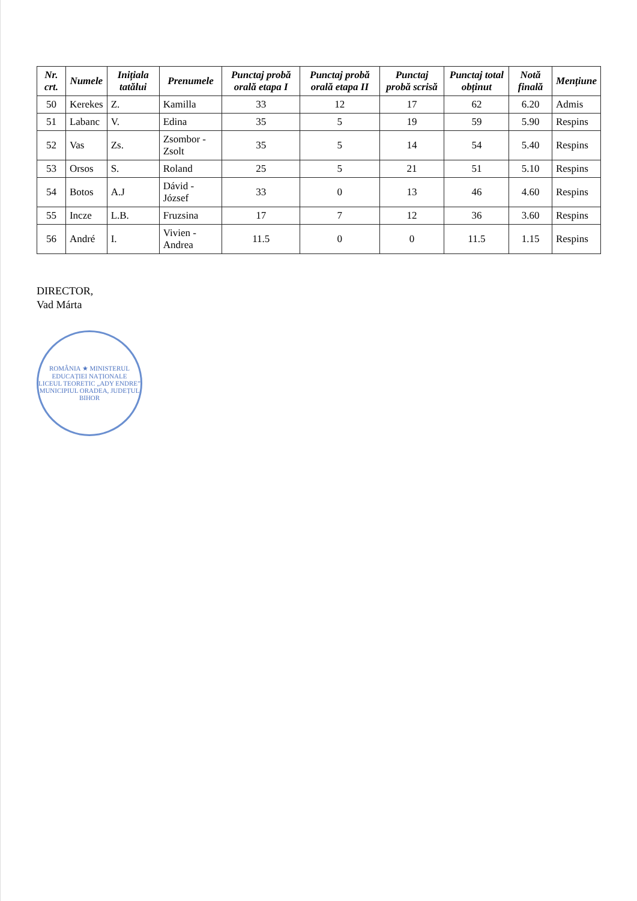| Nr. crt. | Numele | Inițiala tatălui | Prenumele | Punctaj probă orală etapa I | Punctaj probă orală etapa II | Punctaj probă scrisă | Punctaj total obținut | Notă finală | Mențiune |
| --- | --- | --- | --- | --- | --- | --- | --- | --- | --- |
| 50 | Kerekes | Z. | Kamilla | 33 | 12 | 17 | 62 | 6.20 | Admis |
| 51 | Labanc | V. | Edina | 35 | 5 | 19 | 59 | 5.90 | Respins |
| 52 | Vas | Zs. | Zsombor - Zsolt | 35 | 5 | 14 | 54 | 5.40 | Respins |
| 53 | Orsos | S. | Roland | 25 | 5 | 21 | 51 | 5.10 | Respins |
| 54 | Botos | A.J | Dávid - József | 33 | 0 | 13 | 46 | 4.60 | Respins |
| 55 | Incze | L.B. | Fruzsina | 17 | 7 | 12 | 36 | 3.60 | Respins |
| 56 | André | I. | Vivien - Andrea | 11.5 | 0 | 0 | 11.5 | 1.15 | Respins |
DIRECTOR,
Vad Márta
ROMÂNIA ★ MINISTERUL EDUCAȚIEI NAȚIONALE
LICEUL TEORETIC „ADY ENDRE”
MUNICIPIUL ORADEA, JUDEȚUL BIHOR